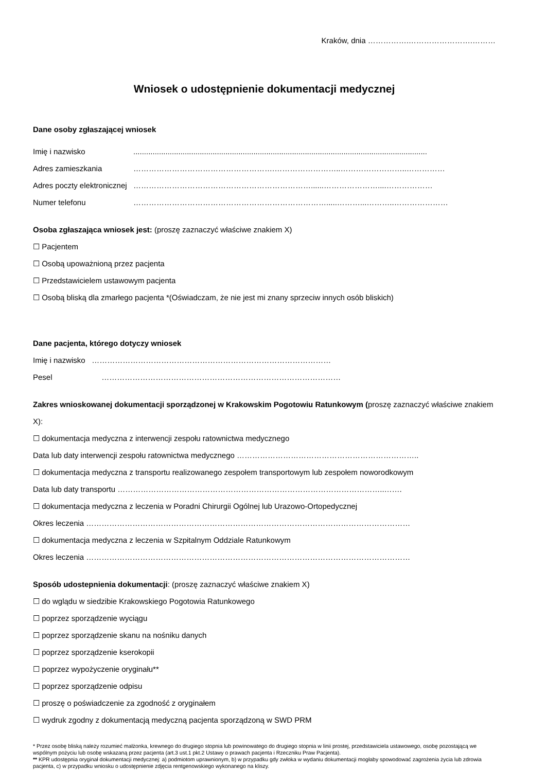Kraków, dnia …………….…………………….………
Wniosek o udostępnienie dokumentacji medycznej
Dane osoby zgłaszającej wniosek
Imię i nazwisko .........................................................................................................................................
Adres zamieszkania ……………………………………………….……………………..……………………..……………
Adres poczty elektronicznej
……………………………………………………………......…………………....………………
Numer telefonu ………………………………………………………………….....………...………..…………………
Osoba zgłaszająca wniosek jest: (proszę zaznaczyć właściwe znakiem X)
☐ Pacjentem
☐ Osobą upoważnioną przez pacjenta
☐ Przedstawicielem ustawowym pacjenta
☐ Osobą bliską dla zmarłego pacjenta *(Oświadczam, że nie jest mi znany sprzeciw innych osób bliskich)
Dane pacjenta, którego dotyczy wniosek
Imię i nazwisko …………………………………………………………………………………
Pesel …………………………………………………………………………………
Zakres wnioskowanej dokumentacji sporządzonej w Krakowskim Pogotowiu Ratunkowym (proszę zaznaczyć właściwe znakiem X):
☐ dokumentacja medyczna z interwencji zespołu ratownictwa medycznego
Data lub daty interwencji zespołu ratownictwa medycznego ……………………………………………………………..
☐ dokumentacja medyczna z transportu realizowanego zespołem transportowym lub zespołem noworodkowym
Data lub daty transportu …………………………………………………………………………………………..…….
☐ dokumentacja medyczna z leczenia w Poradni Chirurgii Ogólnej lub Urazowo-Ortopedycznej
Okres leczenia ………………………………………………………………………………………………………………
☐ dokumentacja medyczna z leczenia w Szpitalnym Oddziale Ratunkowym
Okres leczenia ………………………………………………………………………………………………………………
Sposób udostepnienia dokumentacji: (proszę zaznaczyć właściwe znakiem X)
☐ do wglądu w siedzibie Krakowskiego Pogotowia Ratunkowego
☐ poprzez sporządzenie wyciągu
☐ poprzez sporządzenie skanu na nośniku danych
☐ poprzez sporządzenie kserokopii
☐ poprzez wypożyczenie oryginału**
☐ poprzez sporządzenie odpisu
☐ proszę o poświadczenie za zgodność z oryginałem
☐ wydruk zgodny z dokumentacją medyczną pacjenta sporządzoną w SWD PRM
* Przez osobę bliską należy rozumieć małżonka, krewnego do drugiego stopnia lub powinowatego do drugiego stopnia w linii prostej, przedstawiciela ustawowego, osobę pozostającą we wspólnym pożyciu lub osobę wskazaną przez pacjenta (art.3 ust.1 pkt.2 Ustawy o prawach pacjenta i Rzeczniku Praw Pacjenta).
** KPR udostępnia oryginał dokumentacji medycznej: a) podmiotom uprawnionym, b) w przypadku gdy zwłoka w wydaniu dokumentacji mogłaby spowodować zagrożenia życia lub zdrowia pacjenta, c) w przypadku wniosku o udostępnienie zdjęcia rentgenowskiego wykonanego na kliszy.